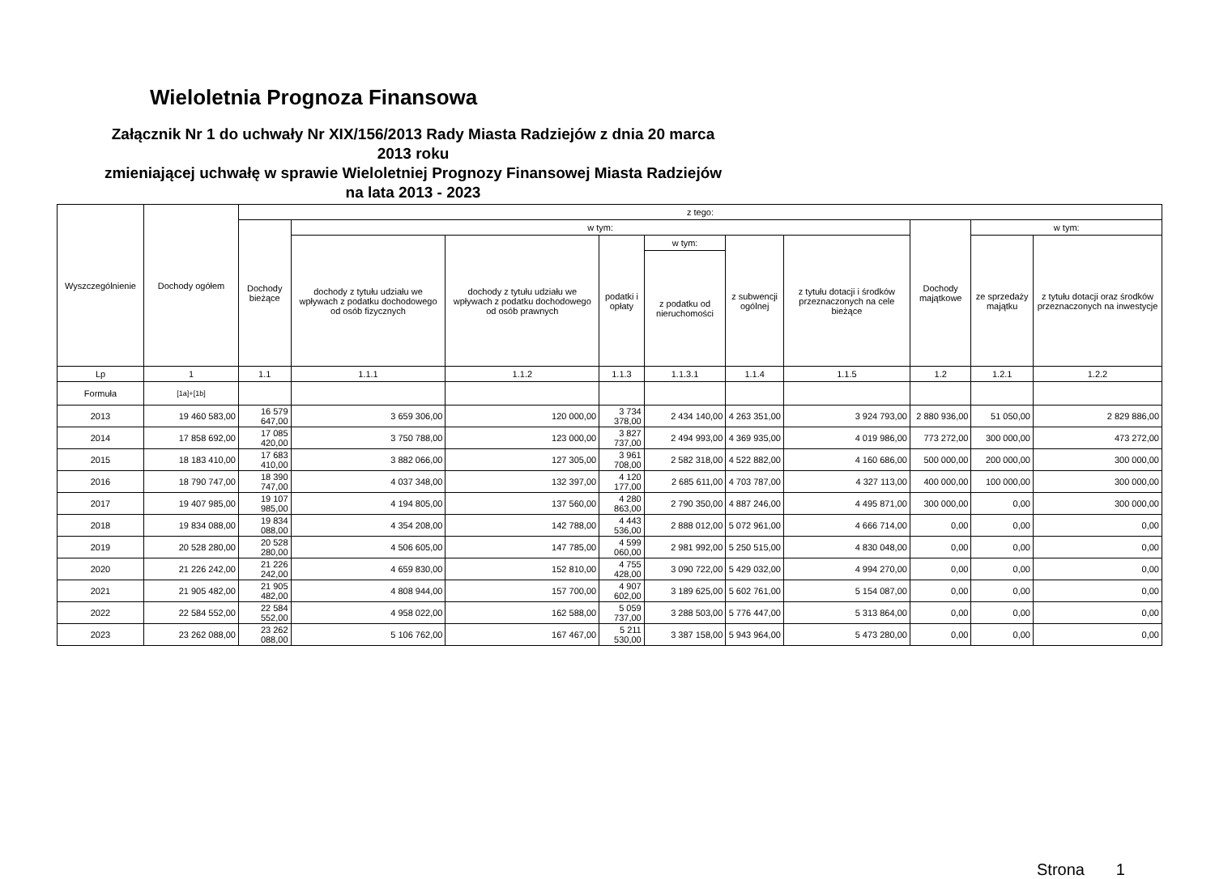Wieloletnia Prognoza Finansowa
Załącznik Nr 1 do uchwały Nr XIX/156/2013 Rady Miasta Radziejów z dnia 20 marca
2013 roku
zmieniającej uchwałę w sprawie Wieloletniej Prognozy Finansowej Miasta Radziejów
na lata 2013 - 2023
| Wyszczególnienie | Dochody ogółem | z tego: | | | | | | | | | |
| --- | --- | --- | --- | --- | --- | --- | --- | --- | --- | --- | --- |
| | | Dochody bieżące | w tym: | | | | | | Dochody majątkowe | w tym: | |
| | | | dochody z tytułu udziału we wpływach z podatku dochodowego od osób fizycznych | dochody z tytułu udziału we wpływach z podatku dochodowego od osób prawnych | podatki i opłaty | w tym: | z subwencji ogólnej | z tytułu dotacji i środków przeznaczonych na cele bieżące | | ze sprzedaży majątku | z tytułu dotacji oraz środków przeznaczonych na inwestycje |
| | | | | | | z podatku od nieruchomości | | | | | |
| Lp | 1 | 1.1 | 1.1.1 | 1.1.2 | 1.1.3 | 1.1.3.1 | 1.1.4 | 1.1.5 | 1.2 | 1.2.1 | 1.2.2 |
| Formuła | [1a]+[1b] | | | | | | | | | | |
| 2013 | 19 460 583,00 | 16 579 647,00 | 3 659 306,00 | 120 000,00 | 3 734 378,00 | 2 434 140,00 | 4 263 351,00 | 3 924 793,00 | 2 880 936,00 | 51 050,00 | 2 829 886,00 |
| 2014 | 17 858 692,00 | 17 085 420,00 | 3 750 788,00 | 123 000,00 | 3 827 737,00 | 2 494 993,00 | 4 369 935,00 | 4 019 986,00 | 773 272,00 | 300 000,00 | 473 272,00 |
| 2015 | 18 183 410,00 | 17 683 410,00 | 3 882 066,00 | 127 305,00 | 3 961 708,00 | 2 582 318,00 | 4 522 882,00 | 4 160 686,00 | 500 000,00 | 200 000,00 | 300 000,00 |
| 2016 | 18 790 747,00 | 18 390 747,00 | 4 037 348,00 | 132 397,00 | 4 120 177,00 | 2 685 611,00 | 4 703 787,00 | 4 327 113,00 | 400 000,00 | 100 000,00 | 300 000,00 |
| 2017 | 19 407 985,00 | 19 107 985,00 | 4 194 805,00 | 137 560,00 | 4 280 863,00 | 2 790 350,00 | 4 887 246,00 | 4 495 871,00 | 300 000,00 | 0,00 | 300 000,00 |
| 2018 | 19 834 088,00 | 19 834 088,00 | 4 354 208,00 | 142 788,00 | 4 443 536,00 | 2 888 012,00 | 5 072 961,00 | 4 666 714,00 | 0,00 | 0,00 | 0,00 |
| 2019 | 20 528 280,00 | 20 528 280,00 | 4 506 605,00 | 147 785,00 | 4 599 060,00 | 2 981 992,00 | 5 250 515,00 | 4 830 048,00 | 0,00 | 0,00 | 0,00 |
| 2020 | 21 226 242,00 | 21 226 242,00 | 4 659 830,00 | 152 810,00 | 4 755 428,00 | 3 090 722,00 | 5 429 032,00 | 4 994 270,00 | 0,00 | 0,00 | 0,00 |
| 2021 | 21 905 482,00 | 21 905 482,00 | 4 808 944,00 | 157 700,00 | 4 907 602,00 | 3 189 625,00 | 5 602 761,00 | 5 154 087,00 | 0,00 | 0,00 | 0,00 |
| 2022 | 22 584 552,00 | 22 584 552,00 | 4 958 022,00 | 162 588,00 | 5 059 737,00 | 3 288 503,00 | 5 776 447,00 | 5 313 864,00 | 0,00 | 0,00 | 0,00 |
| 2023 | 23 262 088,00 | 23 262 088,00 | 5 106 762,00 | 167 467,00 | 5 211 530,00 | 3 387 158,00 | 5 943 964,00 | 5 473 280,00 | 0,00 | 0,00 | 0,00 |
Strona 1